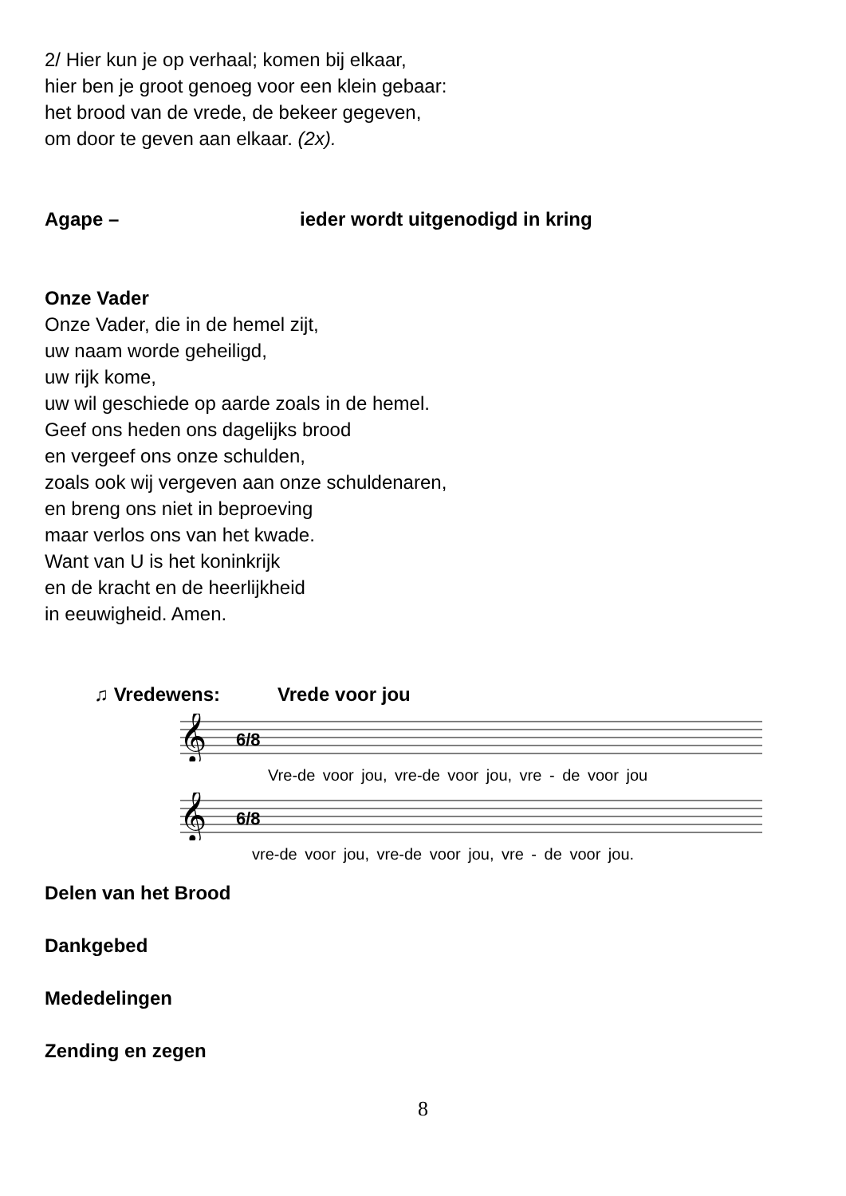2/ Hier kun je op verhaal; komen bij elkaar,
hier ben je groot genoeg voor een klein gebaar:
het brood van de vrede, de bekeer gegeven,
om door te geven aan elkaar. (2x).
Agape – ieder wordt uitgenodigd in kring
Onze Vader
Onze Vader, die in de hemel zijt,
uw naam worde geheiligd,
uw rijk kome,
uw wil geschiede op aarde zoals in de hemel.
Geef ons heden ons dagelijks brood
en vergeef ons onze schulden,
zoals ook wij vergeven aan onze schuldenaren,
en breng ons niet in beproeving
maar verlos ons van het kwade.
Want van U is het koninkrijk
en de kracht en de heerlijkheid
in eeuwigheid. Amen.
♫ Vredewens: Vrede voor jou
𝄞
6/8
Vre-de voor jou, vre-de voor jou, vre - de voor jou
𝄞
6/8
vre-de voor jou, vre-de voor jou, vre - de voor jou.
Delen van het Brood
Dankgebed
Mededelingen
Zending en zegen
8